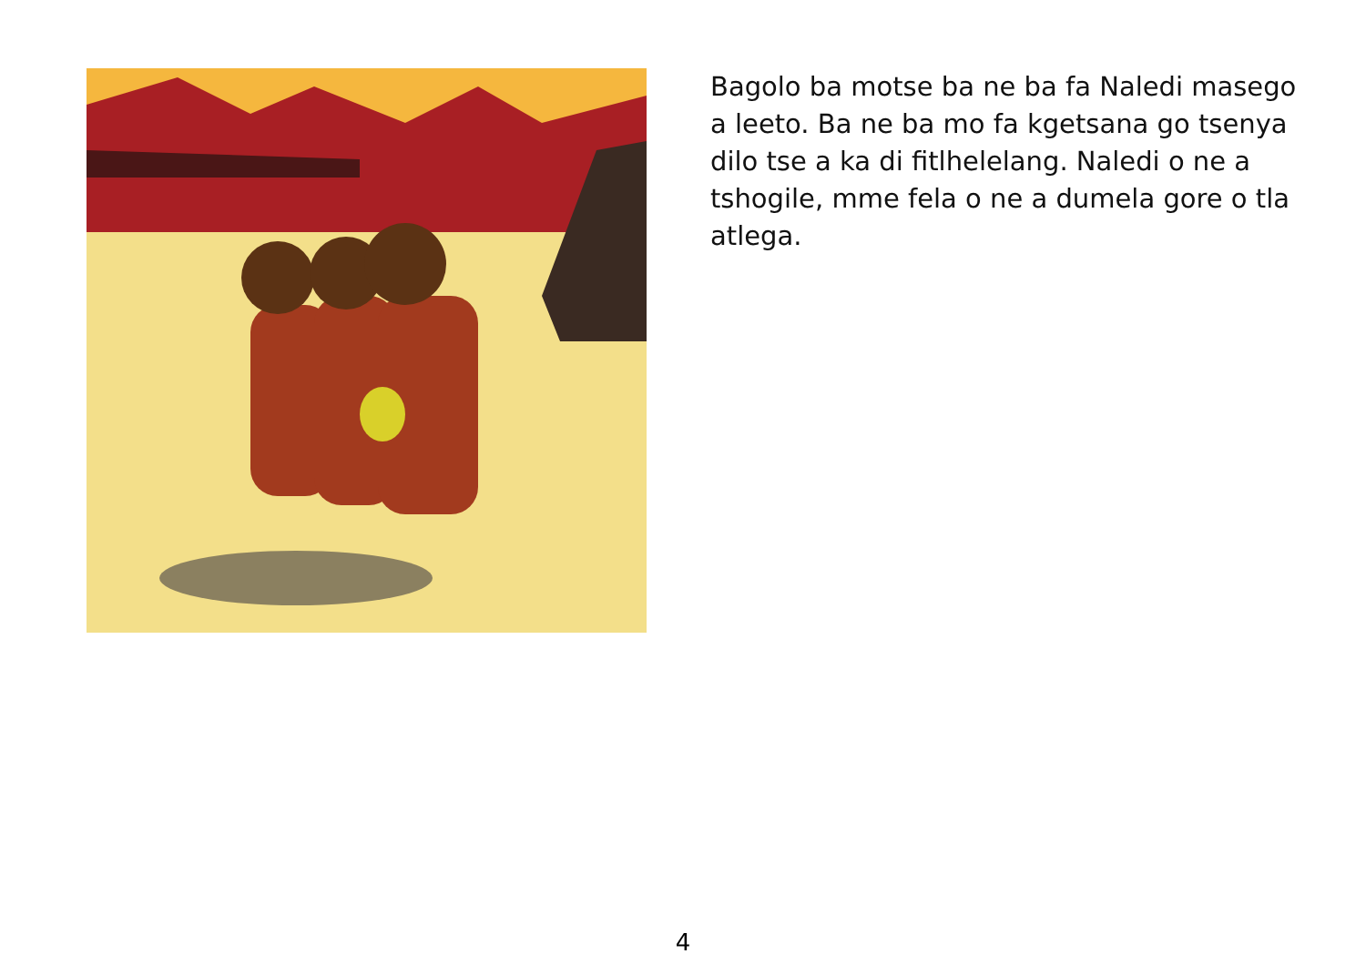Bagolo ba motse ba ne ba fa Naledi masego a leeto. Ba ne ba mo fa kgetsana go tsenya dilo tse a ka di fitlhelelang. Naledi o ne a tshogile, mme fela o ne a dumela gore o tla atlega.
4